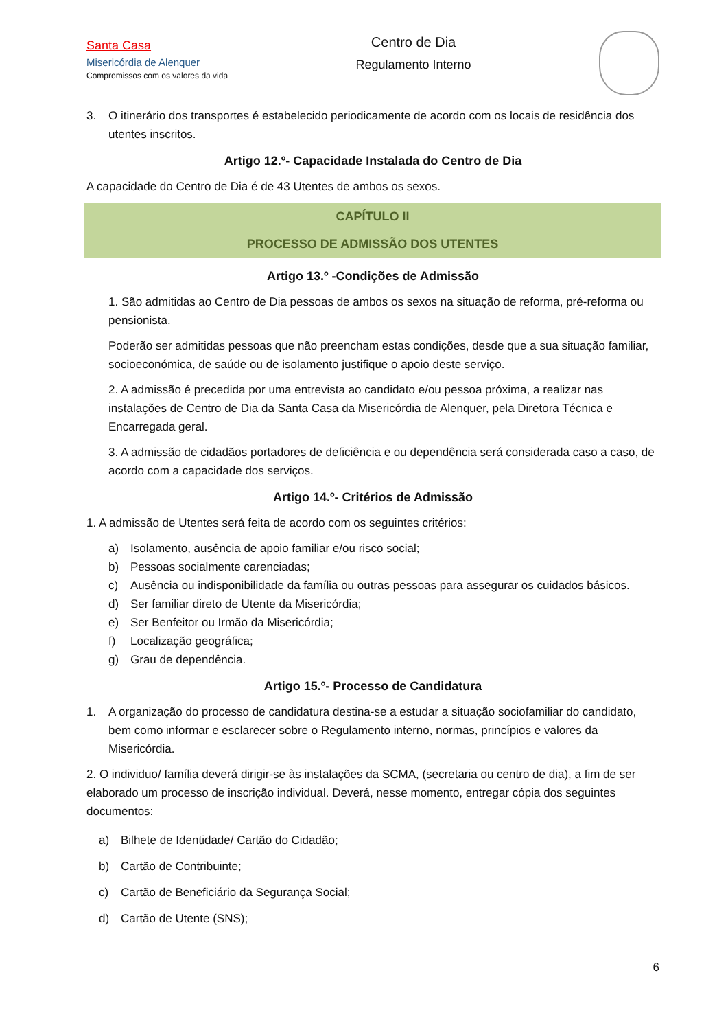Santa Casa
Misericórdia de Alenquer
Compromissos com os valores da vida
Centro de Dia
Regulamento Interno
3. O itinerário dos transportes é estabelecido periodicamente de acordo com os locais de residência dos utentes inscritos.
Artigo 12.º- Capacidade Instalada do Centro de Dia
A capacidade do Centro de Dia é de 43 Utentes de ambos os sexos.
CAPÍTULO II
PROCESSO DE ADMISSÃO DOS UTENTES
Artigo 13.º -Condições de Admissão
1. São admitidas ao Centro de Dia pessoas de ambos os sexos na situação de reforma, pré-reforma ou pensionista.
Poderão ser admitidas pessoas que não preencham estas condições, desde que a sua situação familiar, socioeconómica, de saúde ou de isolamento justifique o apoio deste serviço.
2. A admissão é precedida por uma entrevista ao candidato e/ou pessoa próxima, a realizar nas instalações de Centro de Dia da Santa Casa da Misericórdia de Alenquer, pela Diretora Técnica e Encarregada geral.
3. A admissão de cidadãos portadores de deficiência e ou dependência será considerada caso a caso, de acordo com a capacidade dos serviços.
Artigo 14.º- Critérios de Admissão
1. A admissão de Utentes será feita de acordo com os seguintes critérios:
a) Isolamento, ausência de apoio familiar e/ou risco social;
b) Pessoas socialmente carenciadas;
c) Ausência ou indisponibilidade da família ou outras pessoas para assegurar os cuidados básicos.
d) Ser familiar direto de Utente da Misericórdia;
e) Ser Benfeitor ou Irmão da Misericórdia;
f) Localização geográfica;
g) Grau de dependência.
Artigo 15.º- Processo de Candidatura
1. A organização do processo de candidatura destina-se a estudar a situação sociofamiliar do candidato, bem como informar e esclarecer sobre o Regulamento interno, normas, princípios e valores da Misericórdia.
2. O individuo/ família deverá dirigir-se às instalações da SCMA, (secretaria ou centro de dia), a fim de ser elaborado um processo de inscrição individual. Deverá, nesse momento, entregar cópia dos seguintes documentos:
a) Bilhete de Identidade/ Cartão do Cidadão;
b) Cartão de Contribuinte;
c) Cartão de Beneficiário da Segurança Social;
d) Cartão de Utente (SNS);
6